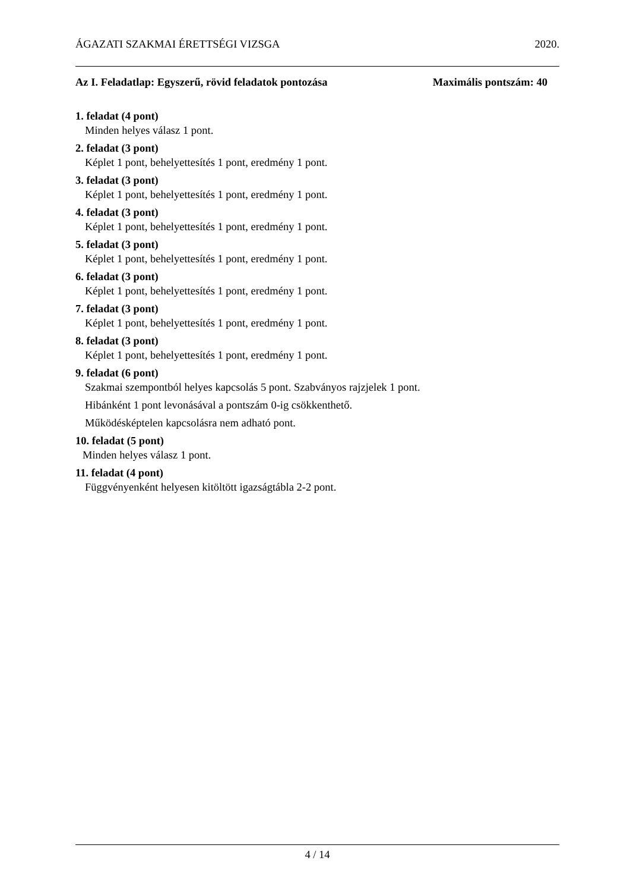ÁGAZATI SZAKMAI ÉRETTSÉGI VIZSGA 2020.
Az I. Feladatlap: Egyszerű, rövid feladatok pontozása Maximális pontszám: 40
1. feladat (4 pont)
Minden helyes válasz 1 pont.
2. feladat (3 pont)
Képlet 1 pont, behelyettesítés 1 pont, eredmény 1 pont.
3. feladat (3 pont)
Képlet 1 pont, behelyettesítés 1 pont, eredmény 1 pont.
4. feladat (3 pont)
Képlet 1 pont, behelyettesítés 1 pont, eredmény 1 pont.
5. feladat (3 pont)
Képlet 1 pont, behelyettesítés 1 pont, eredmény 1 pont.
6. feladat (3 pont)
Képlet 1 pont, behelyettesítés 1 pont, eredmény 1 pont.
7. feladat (3 pont)
Képlet 1 pont, behelyettesítés 1 pont, eredmény 1 pont.
8. feladat (3 pont)
Képlet 1 pont, behelyettesítés 1 pont, eredmény 1 pont.
9. feladat (6 pont)
Szakmai szempontból helyes kapcsolás 5 pont. Szabványos rajzjelek 1 pont.
Hibánként 1 pont levonásával a pontszám 0-ig csökkenthető.
Működésképtelen kapcsolásra nem adható pont.
10. feladat (5 pont)
Minden helyes válasz 1 pont.
11. feladat (4 pont)
Függvényenként helyesen kitöltött igazságtábla 2-2 pont.
4 / 14